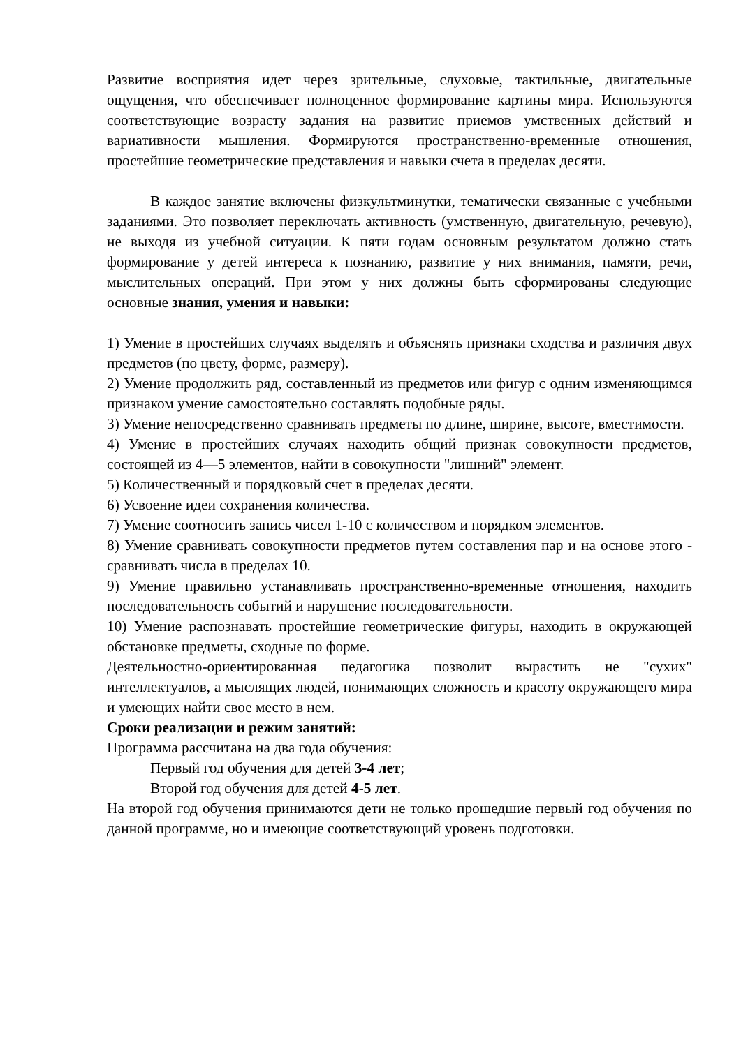Развитие восприятия идет через зрительные, слуховые, тактильные, двигательные ощущения, что обеспечивает полноценное формирование картины мира. Используются соответствующие возрасту задания на развитие приемов умственных действий и вариативности мышления. Формируются пространственно-временные отношения, простейшие геометрические представления и навыки счета в пределах десяти.
В каждое занятие включены физкультминутки, тематически связанные с учебными заданиями. Это позволяет переключать активность (умственную, двигательную, речевую), не выходя из учебной ситуации. К пяти годам основным результатом должно стать формирование у детей интереса к познанию, развитие у них внимания, памяти, речи, мыслительных операций. При этом у них должны быть сформированы следующие основные знания, умения и навыки:
1) Умение в простейших случаях выделять и объяснять признаки сходства и различия двух предметов (по цвету, форме, размеру).
2) Умение продолжить ряд, составленный из предметов или фигур с одним изменяющимся признаком умение самостоятельно составлять подобные ряды.
3) Умение непосредственно сравнивать предметы по длине, ширине, высоте, вместимости.
4) Умение в простейших случаях находить общий признак совокупности предметов, состоящей из 4—5 элементов, найти в совокупности "лишний" элемент.
5) Количественный и порядковый счет в пределах десяти.
6) Усвоение идеи сохранения количества.
7) Умение соотносить запись чисел 1-10 с количеством и порядком элементов.
8) Умение сравнивать совокупности предметов путем составления пар и на основе этого - сравнивать числа в пределах 10.
9) Умение правильно устанавливать пространственно-временные отношения, находить последовательность событий и нарушение последовательности.
10) Умение распознавать простейшие геометрические фигуры, находить в окружающей обстановке предметы, сходные по форме.
Деятельностно-ориентированная педагогика позволит вырастить не "сухих" интеллектуалов, а мыслящих людей, понимающих сложность и красоту окружающего мира и умеющих найти свое место в нем.
Сроки реализации и режим занятий:
Программа рассчитана на два года обучения:
Первый год обучения для детей 3-4 лет;
Второй год обучения для детей 4-5 лет.
На второй год обучения принимаются дети не только прошедшие первый год обучения по данной программе, но и имеющие соответствующий уровень подготовки.